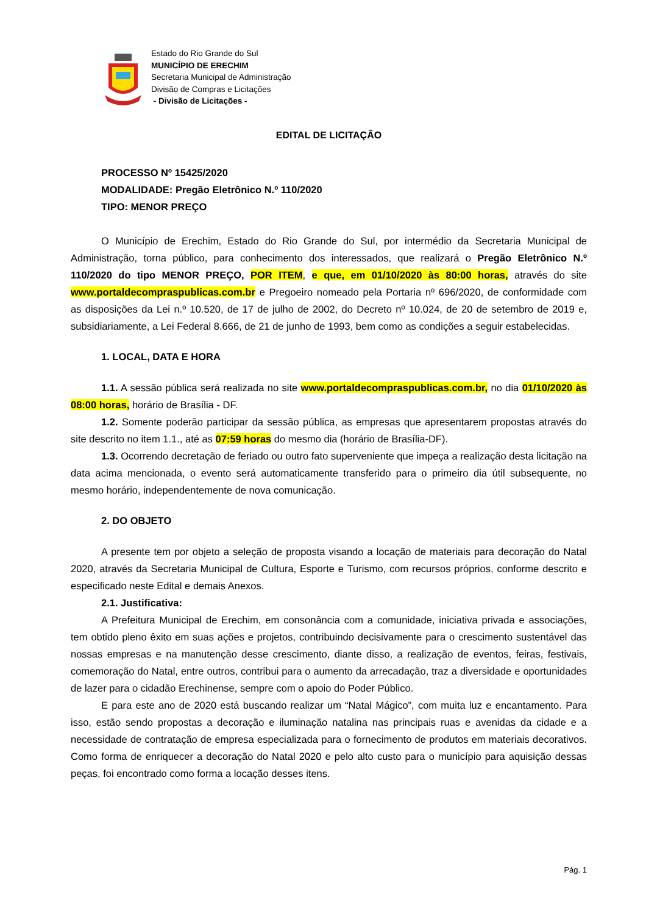Estado do Rio Grande do Sul
MUNICÍPIO DE ERECHIM
Secretaria Municipal de Administração
Divisão de Compras e Licitações
- Divisão de Licitações -
EDITAL DE LICITAÇÃO
PROCESSO Nº 15425/2020
MODALIDADE: Pregão Eletrônico N.º 110/2020
TIPO: MENOR PREÇO
O Município de Erechim, Estado do Rio Grande do Sul, por intermédio da Secretaria Municipal de Administração, torna público, para conhecimento dos interessados, que realizará o Pregão Eletrônico N.º 110/2020 do tipo MENOR PREÇO, POR ITEM, e que, em 01/10/2020 às 80:00 horas, através do site www.portaldecompraspublicas.com.br e Pregoeiro nomeado pela Portaria nº 696/2020, de conformidade com as disposições da Lei n.º 10.520, de 17 de julho de 2002, do Decreto nº 10.024, de 20 de setembro de 2019 e, subsidiariamente, a Lei Federal 8.666, de 21 de junho de 1993, bem como as condições a seguir estabelecidas.
1. LOCAL, DATA E HORA
1.1. A sessão pública será realizada no site www.portaldecompraspublicas.com.br, no dia 01/10/2020 às 08:00 horas, horário de Brasília - DF.
1.2. Somente poderão participar da sessão pública, as empresas que apresentarem propostas através do site descrito no item 1.1., até as 07:59 horas do mesmo dia (horário de Brasília-DF).
1.3. Ocorrendo decretação de feriado ou outro fato superveniente que impeça a realização desta licitação na data acima mencionada, o evento será automaticamente transferido para o primeiro dia útil subsequente, no mesmo horário, independentemente de nova comunicação.
2. DO OBJETO
A presente tem por objeto a seleção de proposta visando a locação de materiais para decoração do Natal 2020, através da Secretaria Municipal de Cultura, Esporte e Turismo, com recursos próprios, conforme descrito e especificado neste Edital e demais Anexos.
2.1. Justificativa:
A Prefeitura Municipal de Erechim, em consonância com a comunidade, iniciativa privada e associações, tem obtido pleno êxito em suas ações e projetos, contribuindo decisivamente para o crescimento sustentável das nossas empresas e na manutenção desse crescimento, diante disso, a realização de eventos, feiras, festivais, comemoração do Natal, entre outros, contribui para o aumento da arrecadação, traz a diversidade e oportunidades de lazer para o cidadão Erechinense, sempre com o apoio do Poder Público.
E para este ano de 2020 está buscando realizar um “Natal Mágico”, com muita luz e encantamento. Para isso, estão sendo propostas a decoração e iluminação natalina nas principais ruas e avenidas da cidade e a necessidade de contratação de empresa especializada para o fornecimento de produtos em materiais decorativos. Como forma de enriquecer a decoração do Natal 2020 e pelo alto custo para o município para aquisição dessas peças, foi encontrado como forma a locação desses itens.
Pág. 1